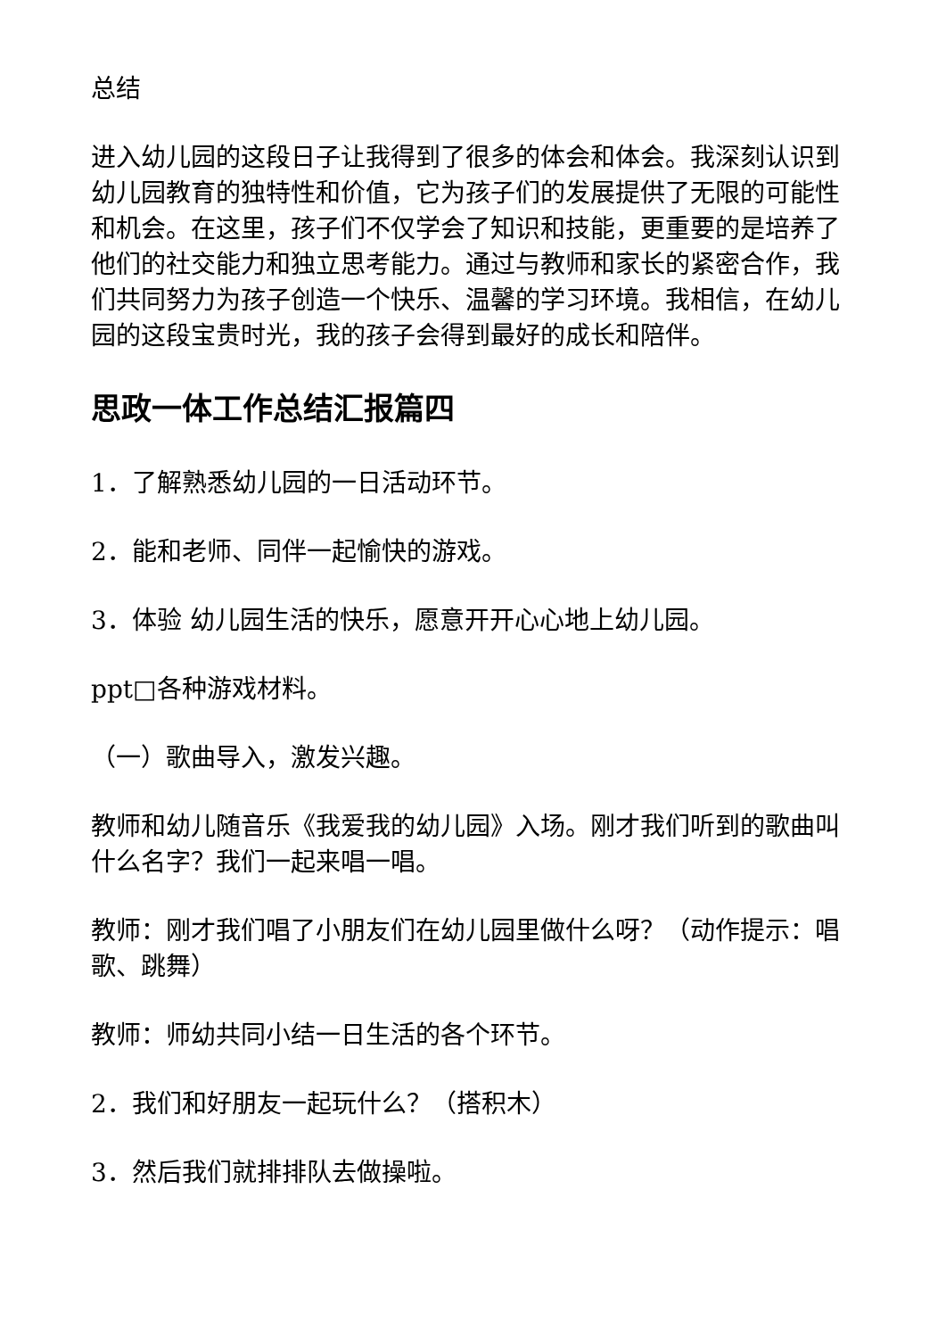总结
进入幼儿园的这段日子让我得到了很多的体会和体会。我深刻认识到幼儿园教育的独特性和价值，它为孩子们的发展提供了无限的可能性和机会。在这里，孩子们不仅学会了知识和技能，更重要的是培养了他们的社交能力和独立思考能力。通过与教师和家长的紧密合作，我们共同努力为孩子创造一个快乐、温馨的学习环境。我相信，在幼儿园的这段宝贵时光，我的孩子会得到最好的成长和陪伴。
思政一体工作总结汇报篇四
1．了解熟悉幼儿园的一日活动环节。
2．能和老师、同伴一起愉快的游戏。
3．体验 幼儿园生活的快乐，愿意开开心心地上幼儿园。
ppt□各种游戏材料。
（一）歌曲导入，激发兴趣。
教师和幼儿随音乐《我爱我的幼儿园》入场。刚才我们听到的歌曲叫什么名字？我们一起来唱一唱。
教师：刚才我们唱了小朋友们在幼儿园里做什么呀？（动作提示：唱歌、跳舞）
教师：师幼共同小结一日生活的各个环节。
2．我们和好朋友一起玩什么？（搭积木）
3．然后我们就排排队去做操啦。